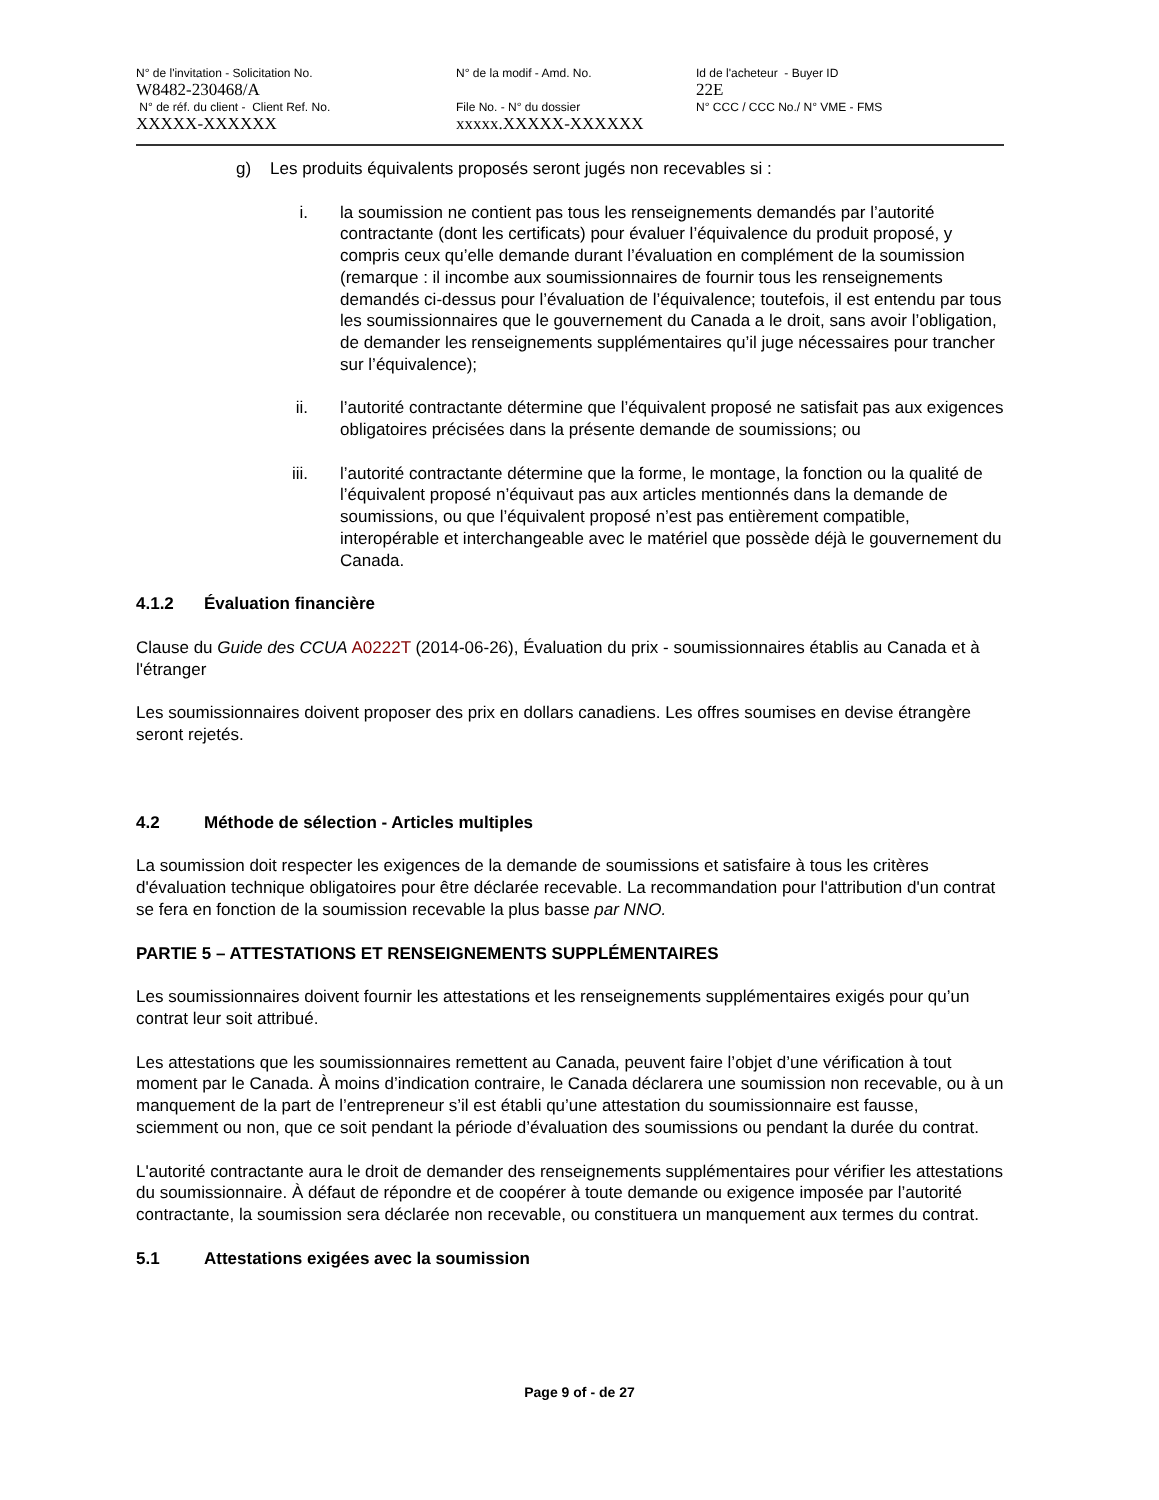N° de l'invitation - Solicitation No.
W8482-230468/A
N° de réf. du client - Client Ref. No.
XXXXX-XXXXXX
N° de la modif - Amd. No.
File No. - N° du dossier
xxxxx.XXXXX-XXXXXX
Id de l'acheteur - Buyer ID
22E
N° CCC / CCC No./ N° VME - FMS
g) Les produits équivalents proposés seront jugés non recevables si :
i. la soumission ne contient pas tous les renseignements demandés par l’autorité contractante (dont les certificats) pour évaluer l’équivalence du produit proposé, y compris ceux qu’elle demande durant l’évaluation en complément de la soumission (remarque : il incombe aux soumissionnaires de fournir tous les renseignements demandés ci-dessus pour l’évaluation de l’équivalence; toutefois, il est entendu par tous les soumissionnaires que le gouvernement du Canada a le droit, sans avoir l’obligation, de demander les renseignements supplémentaires qu’il juge nécessaires pour trancher sur l’équivalence);
ii. l’autorité contractante détermine que l’équivalent proposé ne satisfait pas aux exigences obligatoires précisées dans la présente demande de soumissions; ou
iii. l’autorité contractante détermine que la forme, le montage, la fonction ou la qualité de l’équivalent proposé n’équivaut pas aux articles mentionnés dans la demande de soumissions, ou que l’équivalent proposé n’est pas entièrement compatible, interopérable et interchangeable avec le matériel que possède déjà le gouvernement du Canada.
4.1.2 Évaluation financière
Clause du Guide des CCUA A0222T (2014-06-26), Évaluation du prix - soumissionnaires établis au Canada et à l'étranger
Les soumissionnaires doivent proposer des prix en dollars canadiens. Les offres soumises en devise étrangère seront rejetés.
4.2 Méthode de sélection - Articles multiples
La soumission doit respecter les exigences de la demande de soumissions et satisfaire à tous les critères d'évaluation technique obligatoires pour être déclarée recevable. La recommandation pour l'attribution d'un contrat se fera en fonction de la soumission recevable la plus basse par NNO.
PARTIE 5 – ATTESTATIONS ET RENSEIGNEMENTS SUPPLÉMENTAIRES
Les soumissionnaires doivent fournir les attestations et les renseignements supplémentaires exigés pour qu’un contrat leur soit attribué.
Les attestations que les soumissionnaires remettent au Canada, peuvent faire l’objet d’une vérification à tout moment par le Canada. À moins d’indication contraire, le Canada déclarera une soumission non recevable, ou à un manquement de la part de l’entrepreneur s’il est établi qu’une attestation du soumissionnaire est fausse, sciemment ou non, que ce soit pendant la période d’évaluation des soumissions ou pendant la durée du contrat.
L'autorité contractante aura le droit de demander des renseignements supplémentaires pour vérifier les attestations du soumissionnaire. À défaut de répondre et de coopérer à toute demande ou exigence imposée par l’autorité contractante, la soumission sera déclarée non recevable, ou constituera un manquement aux termes du contrat.
5.1 Attestations exigées avec la soumission
Page 9 of - de 27